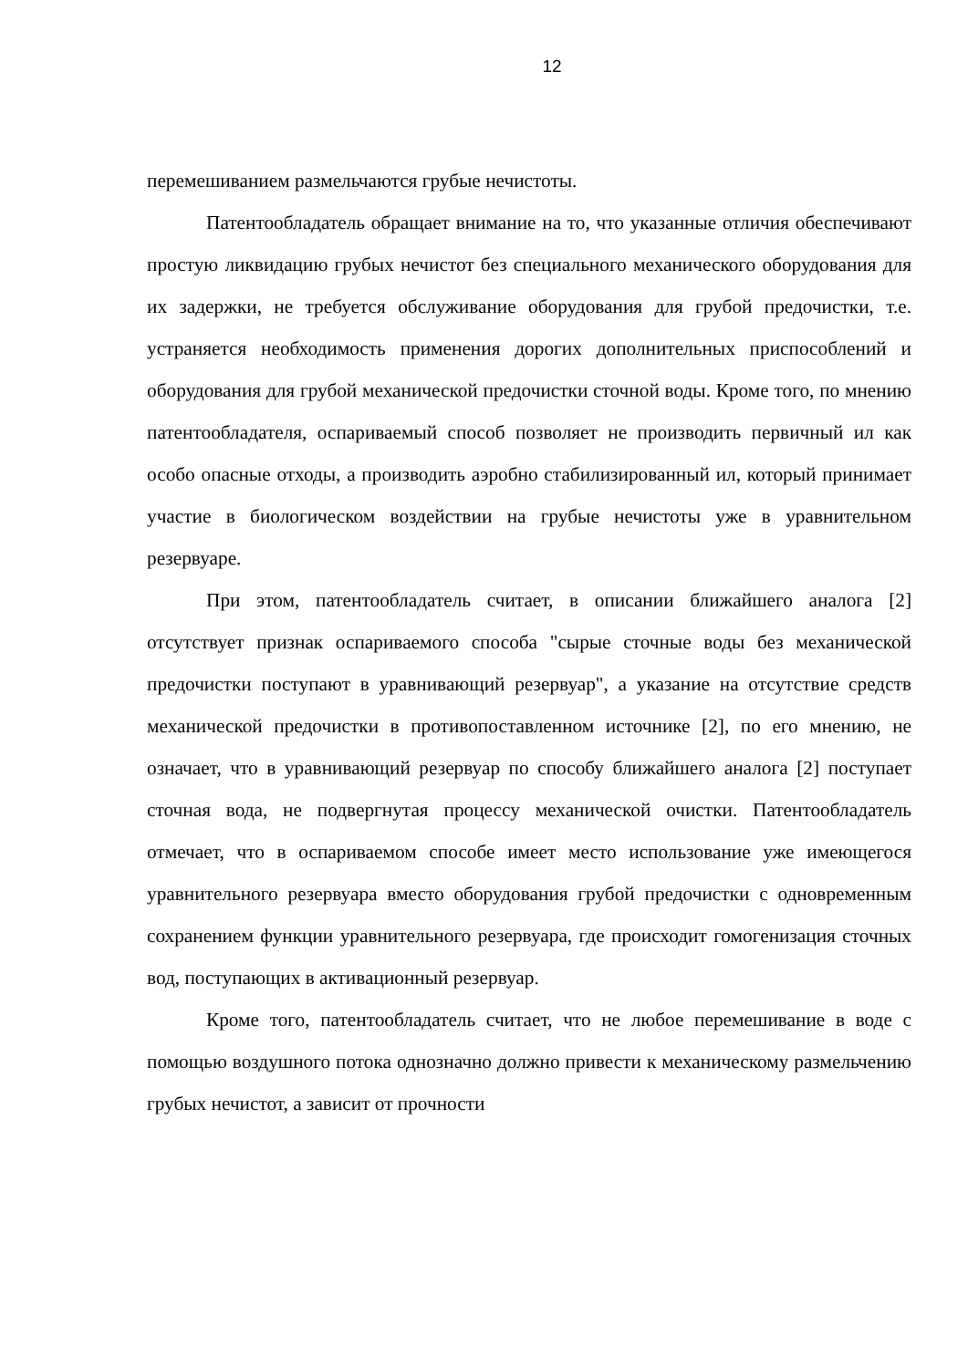12
перемешиванием размельчаются грубые нечистоты.
Патентообладатель обращает внимание на то, что указанные отличия обеспечивают простую ликвидацию грубых нечистот без специального механического оборудования для их задержки, не требуется обслуживание оборудования для грубой предочистки, т.е. устраняется необходимость применения дорогих дополнительных приспособлений и оборудования для грубой механической предочистки сточной воды. Кроме того, по мнению патентообладателя, оспариваемый способ позволяет не производить первичный ил как особо опасные отходы, а производить аэробно стабилизированный ил, который принимает участие в биологическом воздействии на грубые нечистоты уже в уравнительном резервуаре.
При этом, патентообладатель считает, в описании ближайшего аналога [2] отсутствует признак оспариваемого способа "сырые сточные воды без механической предочистки поступают в уравнивающий резервуар", а указание на отсутствие средств механической предочистки в противопоставленном источнике [2], по его мнению, не означает, что в уравнивающий резервуар по способу ближайшего аналога [2] поступает сточная вода, не подвергнутая процессу механической очистки. Патентообладатель отмечает, что в оспариваемом способе имеет место использование уже имеющегося уравнительного резервуара вместо оборудования грубой предочистки с одновременным сохранением функции уравнительного резервуара, где происходит гомогенизация сточных вод, поступающих в активационный резервуар.
Кроме того, патентообладатель считает, что не любое перемешивание в воде с помощью воздушного потока однозначно должно привести к механическому размельчению грубых нечистот, а зависит от прочности